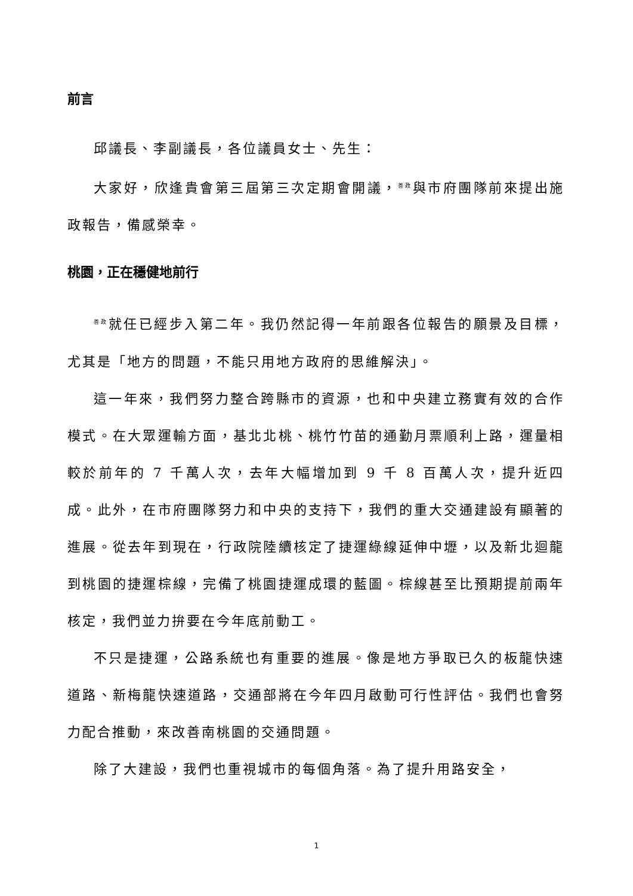前言
邱議長、李副議長，各位議員女士、先生：
大家好，欣逢貴會第三屆第三次定期會開議，<sup>善政</sup>與市府團隊前來提出施政報告，備感榮幸。
桃園，正在穩健地前行
<sup>善政</sup>就任已經步入第二年。我仍然記得一年前跟各位報告的願景及目標，尤其是「地方的問題，不能只用地方政府的思維解決」。
這一年來，我們努力整合跨縣市的資源，也和中央建立務實有效的合作模式。在大眾運輸方面，基北北桃、桃竹竹苗的通勤月票順利上路，運量相較於前年的 7 千萬人次，去年大幅增加到 9 千 8 百萬人次，提升近四成。此外，在市府團隊努力和中央的支持下，我們的重大交通建設有顯著的進展。從去年到現在，行政院陸續核定了捷運綠線延伸中壢，以及新北迴龍到桃園的捷運棕線，完備了桃園捷運成環的藍圖。棕線甚至比預期提前兩年核定，我們並力拚要在今年底前動工。
不只是捷運，公路系統也有重要的進展。像是地方爭取已久的板龍快速道路、新梅龍快速道路，交通部將在今年四月啟動可行性評估。我們也會努力配合推動，來改善南桃園的交通問題。
除了大建設，我們也重視城市的每個角落。為了提升用路安全，
1